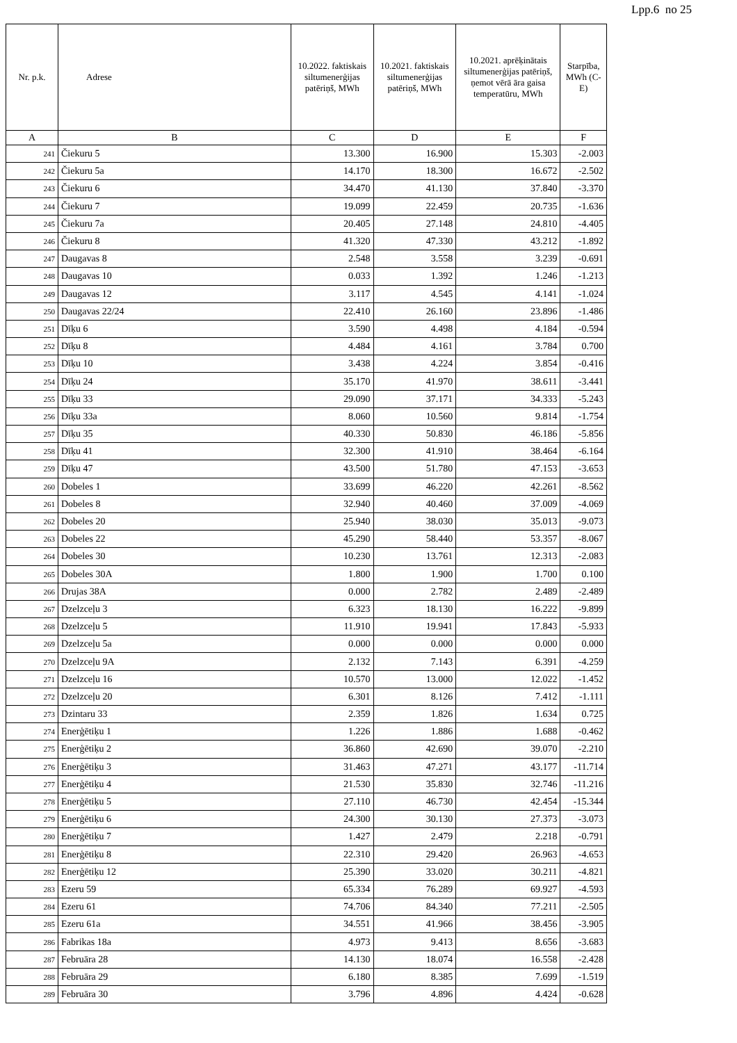Lpp.6 no 25
| Nr. p.k. | Adrese | 10.2022. faktiskais siltumenerģijas patēriņš, MWh | 10.2021. faktiskais siltumenerģijas patēriņš, MWh | 10.2021. aprēķinātais siltumenerģijas patēriņš, ņemot vērā āra gaisa temperatūru, MWh | Starpība, MWh (C-E) |
| --- | --- | --- | --- | --- | --- |
| A | B | C | D | E | F |
| 241 | Čiekuru 5 | 13.300 | 16.900 | 15.303 | -2.003 |
| 242 | Čiekuru 5a | 14.170 | 18.300 | 16.672 | -2.502 |
| 243 | Čiekuru 6 | 34.470 | 41.130 | 37.840 | -3.370 |
| 244 | Čiekuru 7 | 19.099 | 22.459 | 20.735 | -1.636 |
| 245 | Čiekuru 7a | 20.405 | 27.148 | 24.810 | -4.405 |
| 246 | Čiekuru 8 | 41.320 | 47.330 | 43.212 | -1.892 |
| 247 | Daugavas 8 | 2.548 | 3.558 | 3.239 | -0.691 |
| 248 | Daugavas 10 | 0.033 | 1.392 | 1.246 | -1.213 |
| 249 | Daugavas 12 | 3.117 | 4.545 | 4.141 | -1.024 |
| 250 | Daugavas 22/24 | 22.410 | 26.160 | 23.896 | -1.486 |
| 251 | Dīķu 6 | 3.590 | 4.498 | 4.184 | -0.594 |
| 252 | Dīķu 8 | 4.484 | 4.161 | 3.784 | 0.700 |
| 253 | Dīķu 10 | 3.438 | 4.224 | 3.854 | -0.416 |
| 254 | Dīķu 24 | 35.170 | 41.970 | 38.611 | -3.441 |
| 255 | Dīķu 33 | 29.090 | 37.171 | 34.333 | -5.243 |
| 256 | Dīķu 33a | 8.060 | 10.560 | 9.814 | -1.754 |
| 257 | Dīķu 35 | 40.330 | 50.830 | 46.186 | -5.856 |
| 258 | Dīķu 41 | 32.300 | 41.910 | 38.464 | -6.164 |
| 259 | Dīķu 47 | 43.500 | 51.780 | 47.153 | -3.653 |
| 260 | Dobeles 1 | 33.699 | 46.220 | 42.261 | -8.562 |
| 261 | Dobeles 8 | 32.940 | 40.460 | 37.009 | -4.069 |
| 262 | Dobeles 20 | 25.940 | 38.030 | 35.013 | -9.073 |
| 263 | Dobeles 22 | 45.290 | 58.440 | 53.357 | -8.067 |
| 264 | Dobeles 30 | 10.230 | 13.761 | 12.313 | -2.083 |
| 265 | Dobeles 30A | 1.800 | 1.900 | 1.700 | 0.100 |
| 266 | Drujas 38A | 0.000 | 2.782 | 2.489 | -2.489 |
| 267 | Dzelzceļu 3 | 6.323 | 18.130 | 16.222 | -9.899 |
| 268 | Dzelzceļu 5 | 11.910 | 19.941 | 17.843 | -5.933 |
| 269 | Dzelzceļu 5a | 0.000 | 0.000 | 0.000 | 0.000 |
| 270 | Dzelzceļu 9A | 2.132 | 7.143 | 6.391 | -4.259 |
| 271 | Dzelzceļu 16 | 10.570 | 13.000 | 12.022 | -1.452 |
| 272 | Dzelzceļu 20 | 6.301 | 8.126 | 7.412 | -1.111 |
| 273 | Dzintaru 33 | 2.359 | 1.826 | 1.634 | 0.725 |
| 274 | Enerģētiķu 1 | 1.226 | 1.886 | 1.688 | -0.462 |
| 275 | Enerģētiķu 2 | 36.860 | 42.690 | 39.070 | -2.210 |
| 276 | Enerģētiķu 3 | 31.463 | 47.271 | 43.177 | -11.714 |
| 277 | Enerģētiķu 4 | 21.530 | 35.830 | 32.746 | -11.216 |
| 278 | Enerģētiķu 5 | 27.110 | 46.730 | 42.454 | -15.344 |
| 279 | Enerģētiķu 6 | 24.300 | 30.130 | 27.373 | -3.073 |
| 280 | Enerģētiķu 7 | 1.427 | 2.479 | 2.218 | -0.791 |
| 281 | Enerģētiķu 8 | 22.310 | 29.420 | 26.963 | -4.653 |
| 282 | Enerģētiķu 12 | 25.390 | 33.020 | 30.211 | -4.821 |
| 283 | Ezeru 59 | 65.334 | 76.289 | 69.927 | -4.593 |
| 284 | Ezeru 61 | 74.706 | 84.340 | 77.211 | -2.505 |
| 285 | Ezeru 61a | 34.551 | 41.966 | 38.456 | -3.905 |
| 286 | Fabrikas 18a | 4.973 | 9.413 | 8.656 | -3.683 |
| 287 | Februāra 28 | 14.130 | 18.074 | 16.558 | -2.428 |
| 288 | Februāra 29 | 6.180 | 8.385 | 7.699 | -1.519 |
| 289 | Februāra 30 | 3.796 | 4.896 | 4.424 | -0.628 |